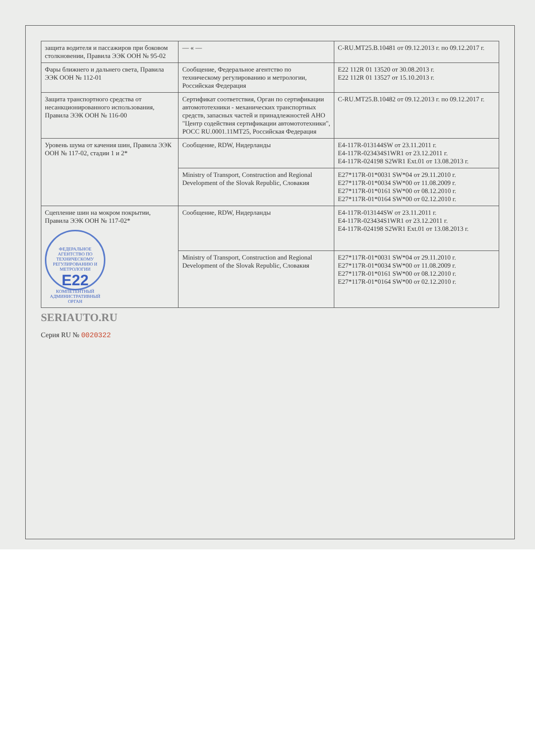| защита водителя и пассажиров при боковом столкновении, Правила ЭЭК ООН № 95-02 | — « — | C-RU.MT25.B.10481 от 09.12.2013 г. по 09.12.2017 г. |
| Фары ближнего и дальнего света, Правила ЭЭК ООН № 112-01 | Сообщение, Федеральное агентство по техническому регулированию и метрологии, Российская Федерация | E22 112R 01 13520 от 30.08.2013 г. E22 112R 01 13527 от 15.10.2013 г. |
| Защита транспортного средства от несанкционированного использования, Правила ЭЭК ООН № 116-00 | Сертификат соответствия, Орган по сертификации автомототехники - механических транспортных средств, запасных частей и принадлежностей АНО "Центр содействия сертификации автомототехники", РОСС RU.0001.11МТ25, Российская Федерация | C-RU.MT25.B.10482 от 09.12.2013 г. по 09.12.2017 г. |
| Уровень шума от качения шин, Правила ЭЭК ООН № 117-02, стадии 1 и 2* | Сообщение, RDW, Нидерланды | E4-117R-013144SW от 23.11.2011 г. E4-117R-023434S1WR1 от 23.12.2011 г. E4-117R-024198 S2WR1 Ext.01 от 13.08.2013 г. |
| | Ministry of Transport, Construction and Regional Development of the Slovak Republic, Словакия | E27*117R-01*0031 SW*04 от 29.11.2010 г. E27*117R-01*0034 SW*00 от 11.08.2009 г. E27*117R-01*0161 SW*00 от 08.12.2010 г. E27*117R-01*0164 SW*00 от 02.12.2010 г. |
| Сцепление шин на мокром покрытии, Правила ЭЭК ООН № 117-02* ФЕДЕРАЛЬНОЕ АГЕНТСТВО ПО ТЕХНИЧЕСКОМУ РЕГУЛИРОВАНИЮ И МЕТРОЛОГИИ E22 КОМПЕТЕНТНЫЙ АДМИНИСТРАТИВНЫЙ ОРГАН | Сообщение, RDW, Нидерланды | E4-117R-013144SW от 23.11.2011 г. E4-117R-023434S1WR1 от 23.12.2011 г. E4-117R-024198 S2WR1 Ext.01 от 13.08.2013 г. |
| | Ministry of Transport, Construction and Regional Development of the Slovak Republic, Словакия | E27*117R-01*0031 SW*04 от 29.11.2010 г. E27*117R-01*0034 SW*00 от 11.08.2009 г. E27*117R-01*0161 SW*00 от 08.12.2010 г. E27*117R-01*0164 SW*00 от 02.12.2010 г. |
SERIAUTO.RU
Серия RU № 0020322